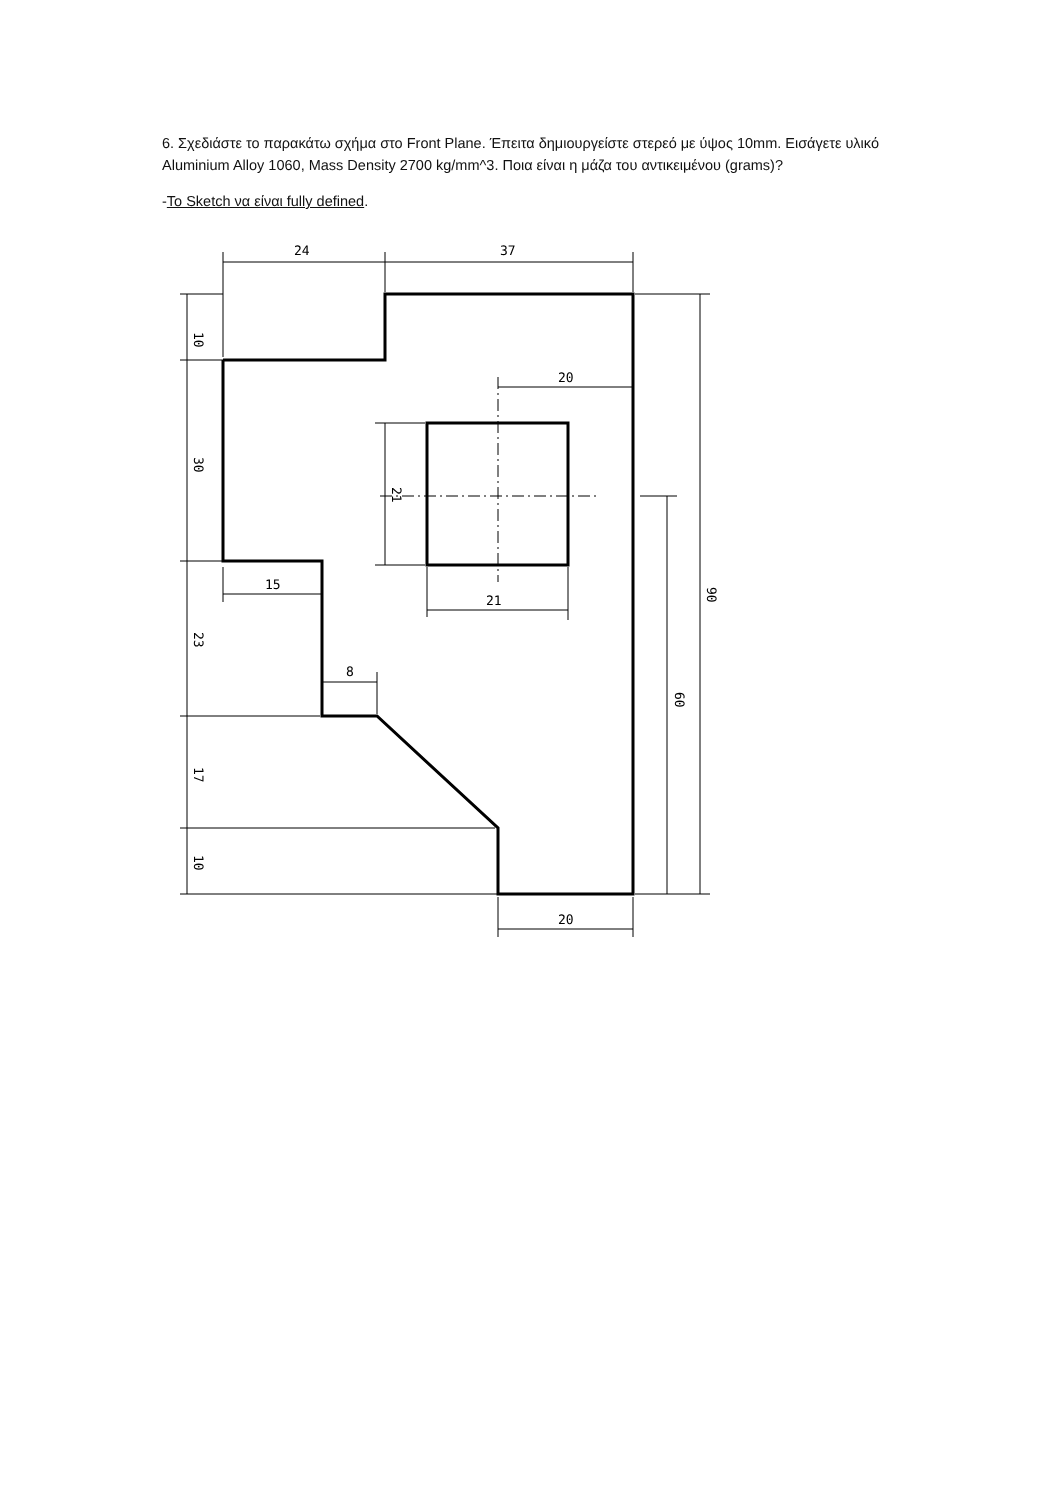6. Σχεδιάστε το παρακάτω σχήμα στο Front Plane. Έπειτα δημιουργείστε στερεό με ύψος 10mm. Εισάγετε υλικό Aluminium Alloy 1060, Mass Density 2700 kg/mm^3. Ποια είναι η μάζα του αντικειμένου (grams)?
-To Sketch να είναι fully defined.
24
37
20
15
21
8
20
10
30
23
17
10
21
60
90